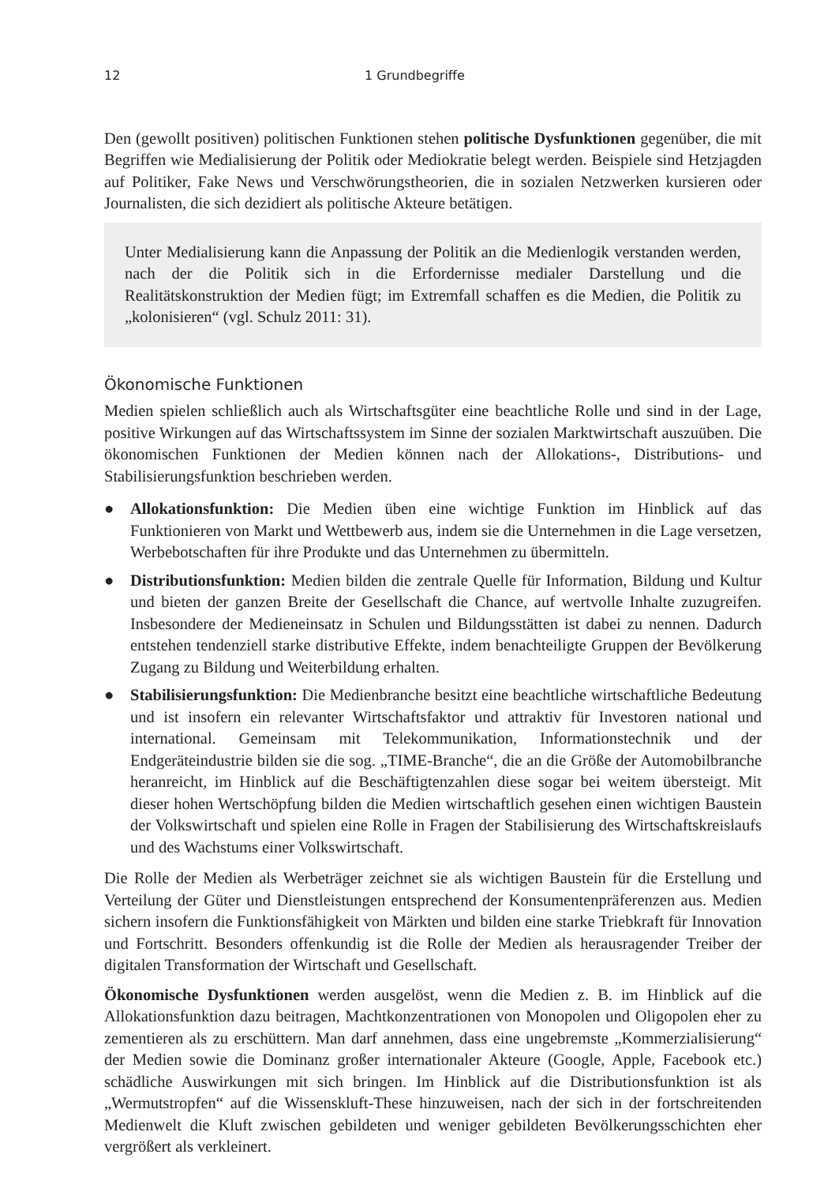12 1 Grundbegriffe
Den (gewollt positiven) politischen Funktionen stehen politische Dysfunktionen gegenüber, die mit Begriffen wie Medialisierung der Politik oder Mediokratie belegt werden. Beispiele sind Hetzjagden auf Politiker, Fake News und Verschwörungstheorien, die in sozialen Netzwerken kursieren oder Journalisten, die sich dezidiert als politische Akteure betätigen.
Unter Medialisierung kann die Anpassung der Politik an die Medienlogik verstanden werden, nach der die Politik sich in die Erfordernisse medialer Darstellung und die Realitätskonstruktion der Medien fügt; im Extremfall schaffen es die Medien, die Politik zu „kolonisieren“ (vgl. Schulz 2011: 31).
Ökonomische Funktionen
Medien spielen schließlich auch als Wirtschaftsgüter eine beachtliche Rolle und sind in der Lage, positive Wirkungen auf das Wirtschaftssystem im Sinne der sozialen Marktwirtschaft auszuüben. Die ökonomischen Funktionen der Medien können nach der Allokations-, Distributions- und Stabilisierungsfunktion beschrieben werden.
● Allokationsfunktion: Die Medien üben eine wichtige Funktion im Hinblick auf das Funktionieren von Markt und Wettbewerb aus, indem sie die Unternehmen in die Lage versetzen, Werbebotschaften für ihre Produkte und das Unternehmen zu übermitteln.
● Distributionsfunktion: Medien bilden die zentrale Quelle für Information, Bildung und Kultur und bieten der ganzen Breite der Gesellschaft die Chance, auf wertvolle Inhalte zuzugreifen. Insbesondere der Medieneinsatz in Schulen und Bildungsstätten ist dabei zu nennen. Dadurch entstehen tendenziell starke distributive Effekte, indem benachteiligte Gruppen der Bevölkerung Zugang zu Bildung und Weiterbildung erhalten.
● Stabilisierungsfunktion: Die Medienbranche besitzt eine beachtliche wirtschaftliche Bedeutung und ist insofern ein relevanter Wirtschaftsfaktor und attraktiv für Investoren national und international. Gemeinsam mit Telekommunikation, Informationstechnik und der Endgeräteindustrie bilden sie die sog. „TIME-Branche“, die an die Größe der Automobilbranche heranreicht, im Hinblick auf die Beschäftigtenzahlen diese sogar bei weitem übersteigt. Mit dieser hohen Wertschöpfung bilden die Medien wirtschaftlich gesehen einen wichtigen Baustein der Volkswirtschaft und spielen eine Rolle in Fragen der Stabilisierung des Wirtschaftskreislaufs und des Wachstums einer Volkswirtschaft.
Die Rolle der Medien als Werbeträger zeichnet sie als wichtigen Baustein für die Erstellung und Verteilung der Güter und Dienstleistungen entsprechend der Konsumentenpräferenzen aus. Medien sichern insofern die Funktionsfähigkeit von Märkten und bilden eine starke Triebkraft für Innovation und Fortschritt. Besonders offenkundig ist die Rolle der Medien als herausragender Treiber der digitalen Transformation der Wirtschaft und Gesellschaft.
Ökonomische Dysfunktionen werden ausgelöst, wenn die Medien z. B. im Hinblick auf die Allokationsfunktion dazu beitragen, Machtkonzentrationen von Monopolen und Oligopolen eher zu zementieren als zu erschüttern. Man darf annehmen, dass eine ungebremste „Kommerzialisierung“ der Medien sowie die Dominanz großer internationaler Akteure (Google, Apple, Facebook etc.) schädliche Auswirkungen mit sich bringen. Im Hinblick auf die Distributionsfunktion ist als „Wermutstropfen“ auf die Wissenskluft-These hinzuweisen, nach der sich in der fortschreitenden Medienwelt die Kluft zwischen gebildeten und weniger gebildeten Bevölkerungsschichten eher vergrößert als verkleinert.